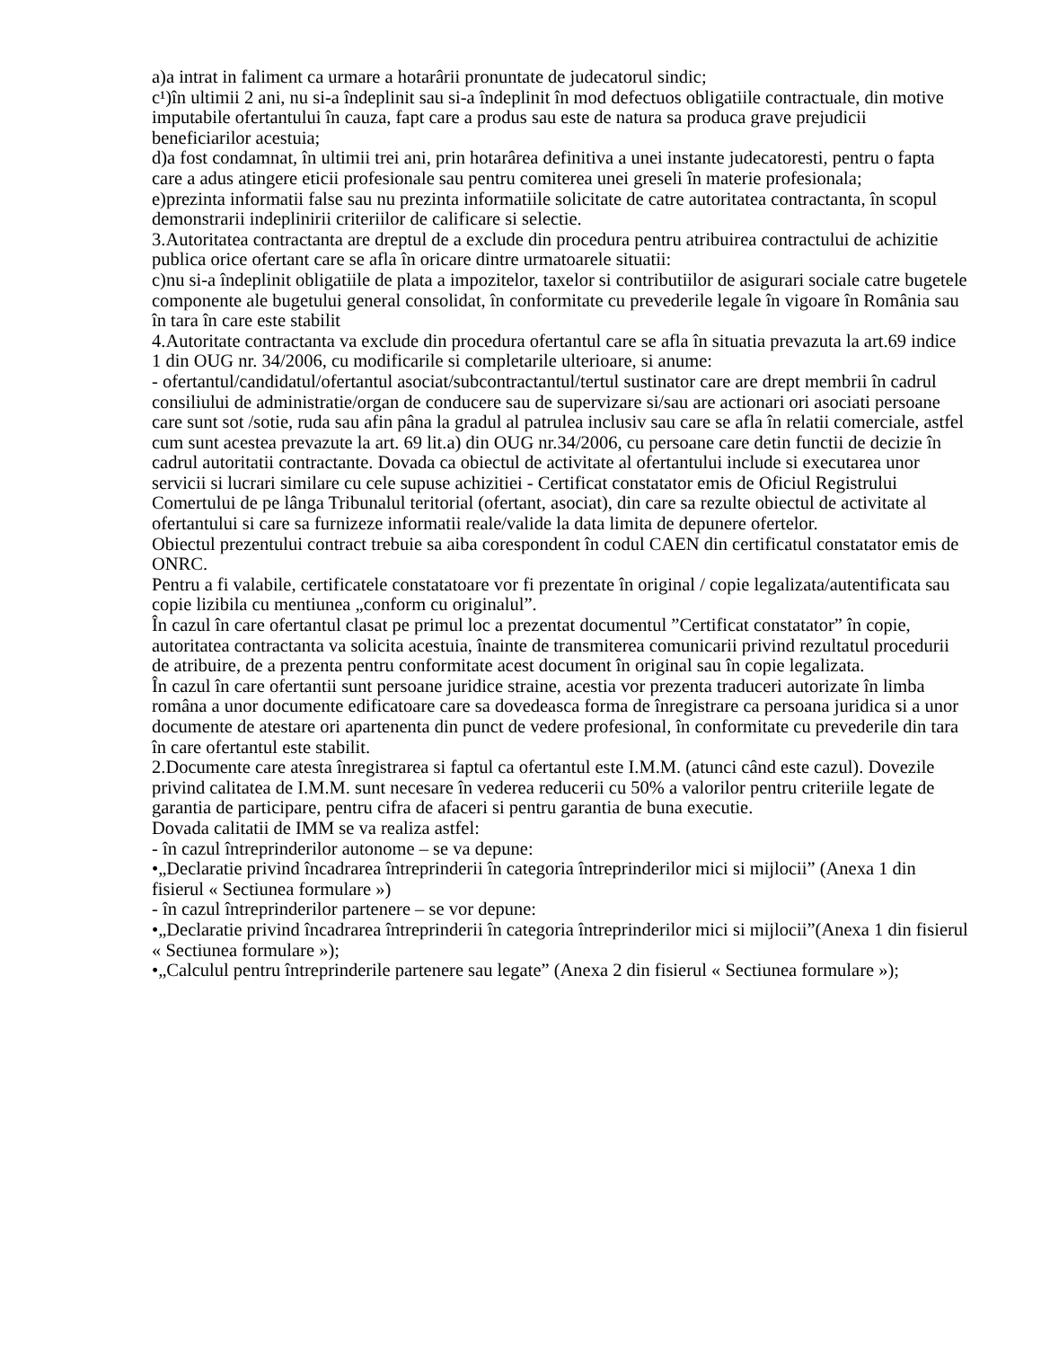a)a intrat in faliment ca urmare a hotarârii pronuntate de judecatorul sindic;
c¹)în ultimii 2 ani, nu si-a îndeplinit sau si-a îndeplinit în mod defectuos obligatiile contractuale, din motive imputabile ofertantului în cauza, fapt care a produs sau este de natura sa produca grave prejudicii beneficiarilor acestuia;
d)a fost condamnat, în ultimii trei ani, prin hotarârea definitiva a unei instante judecatoresti, pentru o fapta care a adus atingere eticii profesionale sau pentru comiterea unei greseli în materie profesionala;
e)prezinta informatii false sau nu prezinta informatiile solicitate de catre autoritatea contractanta, în scopul demonstrarii indeplinirii criteriilor de calificare si selectie.
3.Autoritatea contractanta are dreptul de a exclude din procedura pentru atribuirea contractului de achizitie publica orice ofertant care se afla în oricare dintre urmatoarele situatii:
c)nu si-a îndeplinit obligatiile de plata a impozitelor, taxelor si contributiilor de asigurari sociale catre bugetele componente ale bugetului general consolidat, în conformitate cu prevederile legale în vigoare în România sau în tara în care este stabilit
4.Autoritate contractanta va exclude din procedura ofertantul care se afla în situatia prevazuta la art.69 indice 1 din OUG nr. 34/2006, cu modificarile si completarile ulterioare, si anume:
- ofertantul/candidatul/ofertantul asociat/subcontractantul/tertul sustinator care are drept membrii în cadrul consiliului de administratie/organ de conducere sau de supervizare si/sau are actionari ori asociati persoane care sunt sot /sotie, ruda sau afin pâna la gradul al patrulea inclusiv sau care se afla în relatii comerciale, astfel cum sunt acestea prevazute la art. 69 lit.a) din OUG nr.34/2006, cu persoane care detin functii de decizie în cadrul autoritatii contractante. Dovada ca obiectul de activitate al ofertantului include si executarea unor servicii si lucrari similare cu cele supuse achizitiei - Certificat constatator emis de Oficiul Registrului Comertului de pe lânga Tribunalul teritorial (ofertant, asociat), din care sa rezulte obiectul de activitate al ofertantului si care sa furnizeze informatii reale/valide la data limita de depunere ofertelor.
Obiectul prezentului contract trebuie sa aiba corespondent în codul CAEN din certificatul constatator emis de ONRC.
Pentru a fi valabile, certificatele constatatoare vor fi prezentate în original / copie legalizata/autentificata sau copie lizibila cu mentiunea „conform cu originalul”.
În cazul în care ofertantul clasat pe primul loc a prezentat documentul ”Certificat constatator” în copie, autoritatea contractanta va solicita acestuia, înainte de transmiterea comunicarii privind rezultatul procedurii de atribuire, de a prezenta pentru conformitate acest document în original sau în copie legalizata.
În cazul în care ofertantii sunt persoane juridice straine, acestia vor prezenta traduceri autorizate în limba româna a unor documente edificatoare care sa dovedeasca forma de înregistrare ca persoana juridica si a unor documente de atestare ori apartenenta din punct de vedere profesional, în conformitate cu prevederile din tara în care ofertantul este stabilit.
2.Documente care atesta înregistrarea si faptul ca ofertantul este I.M.M. (atunci când este cazul). Dovezile privind calitatea de I.M.M. sunt necesare în vederea reducerii cu 50% a valorilor pentru criteriile legate de garantia de participare, pentru cifra de afaceri si pentru garantia de buna executie.
Dovada calitatii de IMM se va realiza astfel:
- în cazul întreprinderilor autonome – se va depune:
•„Declaratie privind încadrarea întreprinderii în categoria întreprinderilor mici si mijlocii” (Anexa 1 din fisierul « Sectiunea formulare »)
- în cazul întreprinderilor partenere – se vor depune:
•„Declaratie privind încadrarea întreprinderii în categoria întreprinderilor mici si mijlocii”(Anexa 1 din fisierul « Sectiunea formulare »);
•„Calculul pentru întreprinderile partenere sau legate” (Anexa 2 din fisierul « Sectiunea formulare »);